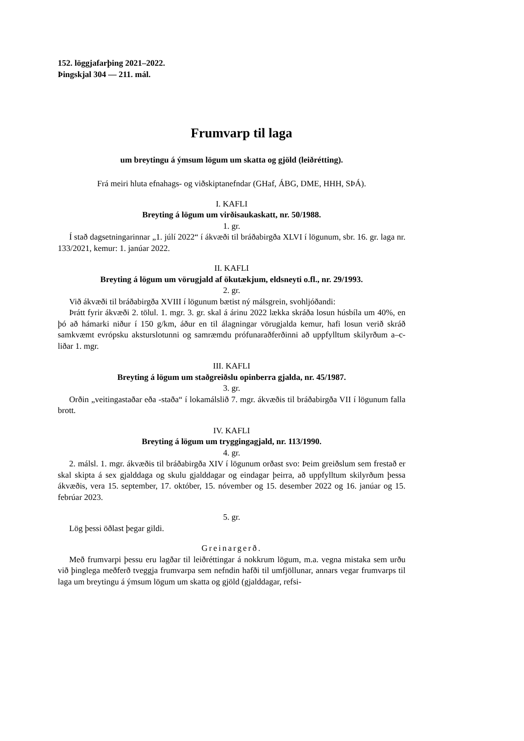152. löggjafarþing 2021–2022.
Þingskjal 304 — 211. mál.
Frumvarp til laga
um breytingu á ýmsum lögum um skatta og gjöld (leiðrétting).
Frá meiri hluta efnahags- og viðskiptanefndar (GHaf, ÁBG, DME, HHH, SÞÁ).
I. KAFLI
Breyting á lögum um virðisaukaskatt, nr. 50/1988.
1. gr.
Í stað dagsetningarinnar „1. júlí 2022“ í ákvæði til bráðabirgða XLVI í lögunum, sbr. 16. gr. laga nr. 133/2021, kemur: 1. janúar 2022.
II. KAFLI
Breyting á lögum um vörugjald af ökutækjum, eldsneyti o.fl., nr. 29/1993.
2. gr.
Við ákvæði til bráðabirgða XVIII í lögunum bætist ný málsgrein, svohljóðandi:
Þrátt fyrir ákvæði 2. tölul. 1. mgr. 3. gr. skal á árinu 2022 lækka skráða losun húsbíla um 40%, en þó að hámarki niður í 150 g/km, áður en til álagningar vörugjalda kemur, hafi losun verið skráð samkvæmt evrópsku aksturslotunni og samræmdu prófunaraðferðinni að uppfylltum skilyrðum a–c-liðar 1. mgr.
III. KAFLI
Breyting á lögum um staðgreiðslu opinberra gjalda, nr. 45/1987.
3. gr.
Orðin „veitingastaðar eða -staða“ í lokamálslið 7. mgr. ákvæðis til bráðabirgða VII í lögunum falla brott.
IV. KAFLI
Breyting á lögum um tryggingagjald, nr. 113/1990.
4. gr.
2. málsl. 1. mgr. ákvæðis til bráðabirgða XIV í lögunum orðast svo: Þeim greiðslum sem frestað er skal skipta á sex gjalddaga og skulu gjalddagar og eindagar þeirra, að uppfylltum skilyrðum þessa ákvæðis, vera 15. september, 17. október, 15. nóvember og 15. desember 2022 og 16. janúar og 15. febrúar 2023.
5. gr.
Lög þessi öðlast þegar gildi.
Greinargerð.
Með frumvarpi þessu eru lagðar til leiðréttingar á nokkrum lögum, m.a. vegna mistaka sem urðu við þinglega meðferð tveggja frumvarpa sem nefndin hafði til umfjöllunar, annars vegar frumvarps til laga um breytingu á ýmsum lögum um skatta og gjöld (gjalddagar, refsi-